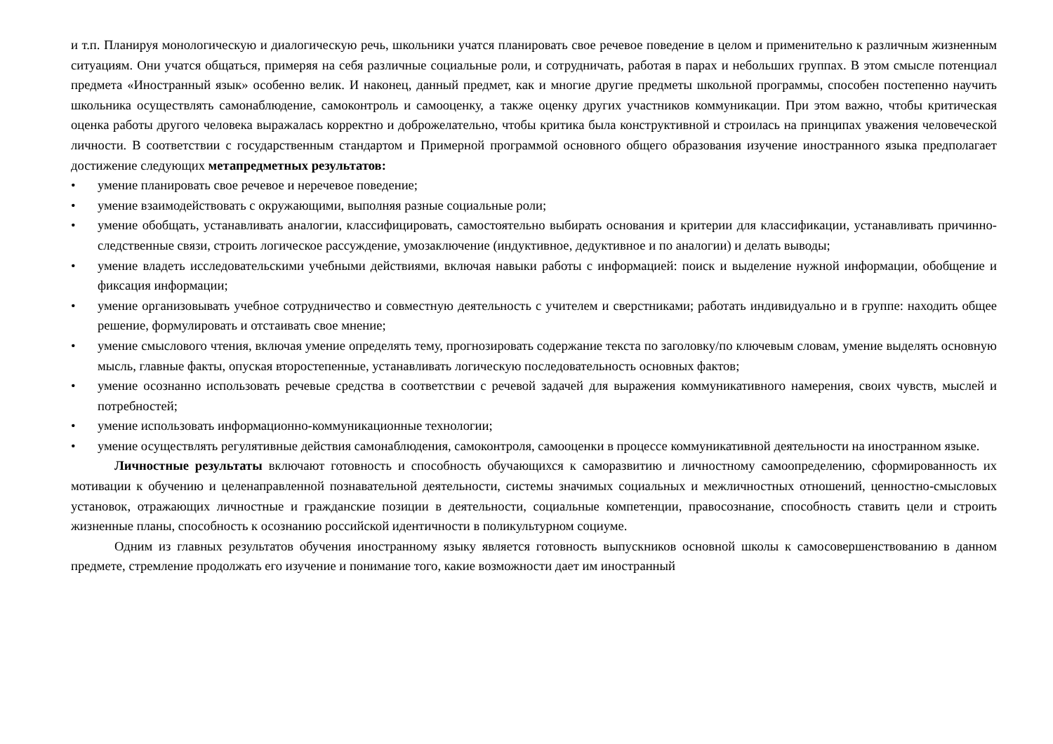и т.п. Планируя монологическую и диалогическую речь, школьники учатся планировать свое речевое поведение в целом и применительно к различным жизненным ситуациям. Они учатся общаться, примеряя на себя различные социальные роли, и сотрудничать, работая в парах и небольших группах. В этом смысле потенциал предмета «Иностранный язык» особенно велик. И наконец, данный предмет, как и многие другие предметы школьной программы, способен постепенно научить школьника осуществлять самонаблюдение, самоконтроль и самооценку, а также оценку других участников коммуникации. При этом важно, чтобы критическая оценка работы другого человека выражалась корректно и доброжелательно, чтобы критика была конструктивной и строилась на принципах уважения человеческой личности. В соответствии с государственным стандартом и Примерной программой основного общего образования изучение иностранного языка предполагает достижение следующих метапредметных результатов:
• умение планировать свое речевое и неречевое поведение;
• умение взаимодействовать с окружающими, выполняя разные социальные роли;
• умение обобщать, устанавливать аналогии, классифицировать, самостоятельно выбирать основания и критерии для классификации, устанавливать причинно-следственные связи, строить логическое рассуждение, умозаключение (индуктивное, дедуктивное и по аналогии) и делать выводы;
• умение владеть исследовательскими учебными действиями, включая навыки работы с информацией: поиск и выделение нужной информации, обобщение и фиксация информации;
• умение организовывать учебное сотрудничество и совместную деятельность с учителем и сверстниками; работать индивидуально и в группе: находить общее решение, формулировать и отстаивать свое мнение;
• умение смыслового чтения, включая умение определять тему, прогнозировать содержание текста по заголовку/по ключевым словам, умение выделять основную мысль, главные факты, опуская второстепенные, устанавливать логическую последовательность основных фактов;
• умение осознанно использовать речевые средства в соответствии с речевой задачей для выражения коммуникативного намерения, своих чувств, мыслей и потребностей;
• умение использовать информационно-коммуникационные технологии;
• умение осуществлять регулятивные действия самонаблюдения, самоконтроля, самооценки в процессе коммуникативной деятельности на иностранном языке.
Личностные результаты включают готовность и способность обучающихся к саморазвитию и личностному самоопределению, сформированность их мотивации к обучению и целенаправленной познавательной деятельности, системы значимых социальных и межличностных отношений, ценностно-смысловых установок, отражающих личностные и гражданские позиции в деятельности, социальные компетенции, правосознание, способность ставить цели и строить жизненные планы, способность к осознанию российской идентичности в поликультурном социуме.
Одним из главных результатов обучения иностранному языку является готовность выпускников основной школы к самосовершенствованию в данном предмете, стремление продолжать его изучение и понимание того, какие возможности дает им иностранный